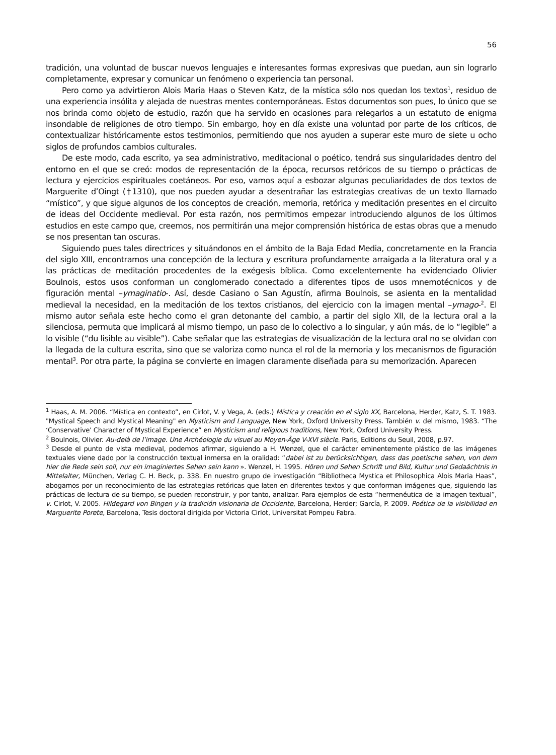56
tradición, una voluntad de buscar nuevos lenguajes e interesantes formas expresivas que puedan, aun sin lograrlo completamente, expresar y comunicar un fenómeno o experiencia tan personal.
Pero como ya advirtieron Alois Maria Haas o Steven Katz, de la mística sólo nos quedan los textos<sup>1</sup>, residuo de una experiencia insólita y alejada de nuestras mentes contemporáneas. Estos documentos son pues, lo único que se nos brinda como objeto de estudio, razón que ha servido en ocasiones para relegarlos a un estatuto de enigma insondable de religiones de otro tiempo. Sin embargo, hoy en día existe una voluntad por parte de los críticos, de contextualizar históricamente estos testimonios, permitiendo que nos ayuden a superar este muro de siete u ocho siglos de profundos cambios culturales.
De este modo, cada escrito, ya sea administrativo, meditacional o poético, tendrá sus singularidades dentro del entorno en el que se creó: modos de representación de la época, recursos retóricos de su tiempo o prácticas de lectura y ejercicios espirituales coetáneos. Por eso, vamos aquí a esbozar algunas peculiaridades de dos textos de Marguerite d’Oingt (†1310), que nos pueden ayudar a desentrañar las estrategias creativas de un texto llamado “místico”, y que sigue algunos de los conceptos de creación, memoria, retórica y meditación presentes en el circuito de ideas del Occidente medieval. Por esta razón, nos permitimos empezar introduciendo algunos de los últimos estudios en este campo que, creemos, nos permitirán una mejor comprensión histórica de estas obras que a menudo se nos presentan tan oscuras.
Siguiendo pues tales directrices y situándonos en el ámbito de la Baja Edad Media, concretamente en la Francia del siglo XIII, encontramos una concepción de la lectura y escritura profundamente arraigada a la literatura oral y a las prácticas de meditación procedentes de la exégesis bíblica. Como excelentemente ha evidenciado Olivier Boulnois, estos usos conforman un conglomerado conectado a diferentes tipos de usos mnemotécnicos y de figuración mental –ymaginatio-. Así, desde Casiano o San Agustín, afirma Boulnois, se asienta en la mentalidad medieval la necesidad, en la meditación de los textos cristianos, del ejercicio con la imagen mental –ymago-<sup>2</sup>. El mismo autor señala este hecho como el gran detonante del cambio, a partir del siglo XII, de la lectura oral a la silenciosa, permuta que implicará al mismo tiempo, un paso de lo colectivo a lo singular, y aún más, de lo “legible” a lo visible (“du lisible au visible”). Cabe señalar que las estrategias de visualización de la lectura oral no se olvidan con la llegada de la cultura escrita, sino que se valoriza como nunca el rol de la memoria y los mecanismos de figuración mental<sup>3</sup>. Por otra parte, la página se convierte en imagen claramente diseñada para su memorización. Aparecen
<sup>1</sup> Haas, A. M. 2006. “Mística en contexto”, en Cirlot, V. y Vega, A. (eds.) Mística y creación en el siglo XX, Barcelona, Herder, Katz, S. T. 1983. "Mystical Speech and Mystical Meaning" en Mysticism and Language, New York, Oxford University Press. También v. del mismo, 1983. “The ‘Conservative’ Character of Mystical Experience” en Mysticism and religious traditions, New York, Oxford University Press.
<sup>2</sup> Boulnois, Olivier. Au-delà de l’image. Une Archéologie du visuel au Moyen-Âge V-XVI siècle. Paris, Editions du Seuil, 2008, p.97.
<sup>3</sup> Desde el punto de vista medieval, podemos afirmar, siguiendo a H. Wenzel, que el carácter eminentemente plástico de las imágenes textuales viene dado por la construcción textual inmersa en la oralidad: “dabei ist zu berücksichtigen, dass das poetische sehen, von dem hier die Rede sein soll, nur ein imaginiertes Sehen sein kann ». Wenzel, H. 1995. Hören und Sehen Schrift und Bild, Kultur und Gedaächtnis in Mittelalter, München, Verlag C. H. Beck, p. 338. En nuestro grupo de investigación “Bibliotheca Mystica et Philosophica Alois Maria Haas”, abogamos por un reconocimiento de las estrategias retóricas que laten en diferentes textos y que conforman imágenes que, siguiendo las prácticas de lectura de su tiempo, se pueden reconstruir, y por tanto, analizar. Para ejemplos de esta “hermenéutica de la imagen textual”, v. Cirlot, V. 2005. Hildegard von Bingen y la tradición visionaria de Occidente, Barcelona, Herder; García, P. 2009. Poética de la visibilidad en Marguerite Porete, Barcelona, Tesis doctoral dirigida por Victoria Cirlot, Universitat Pompeu Fabra.